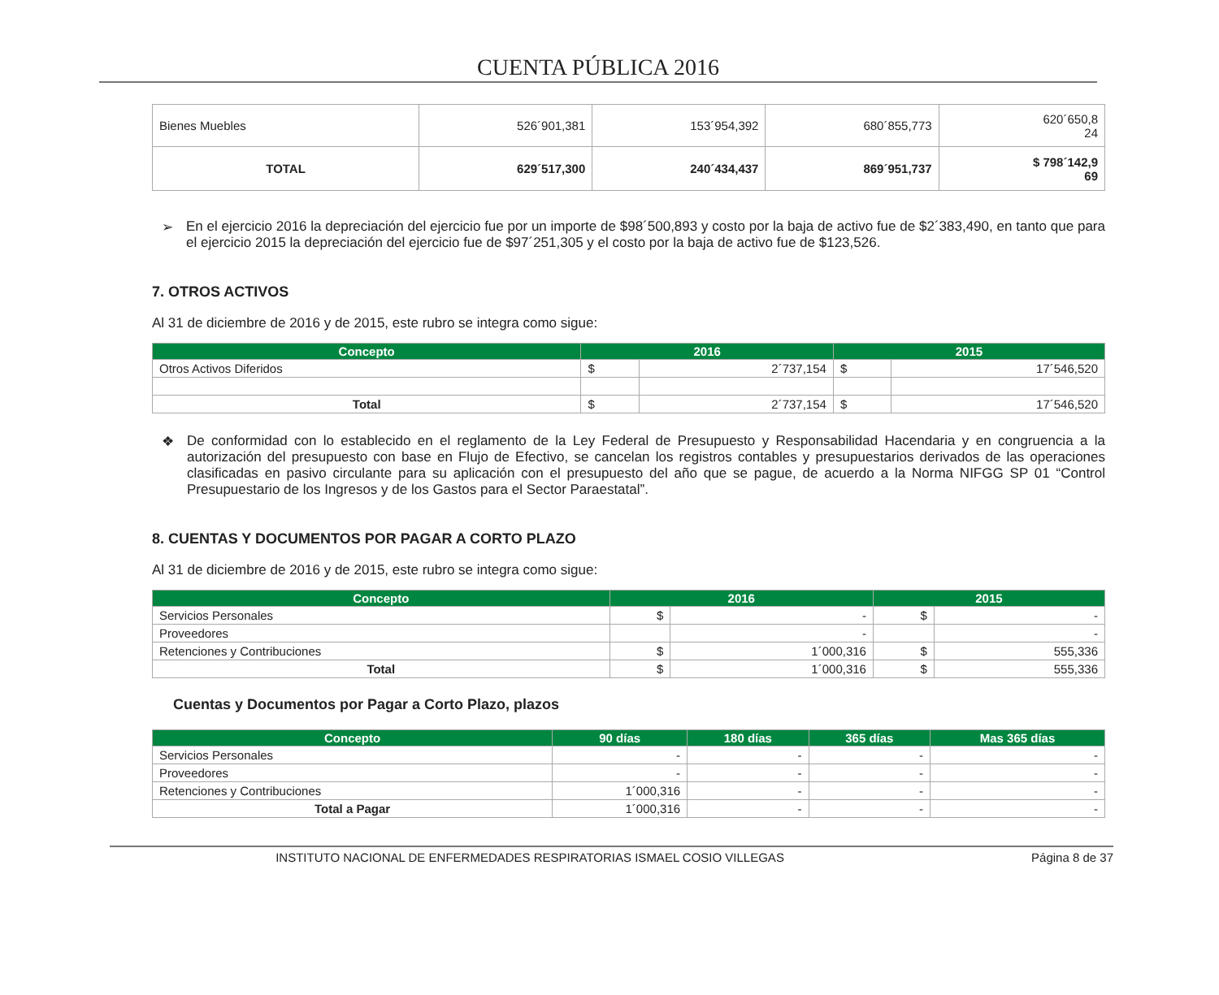CUENTA PÚBLICA 2016
| Bienes Muebles | 526´901,381 | 153´954,392 | 680´855,773 | 620´650,8 24 |
| TOTAL | 629´517,300 | 240´434,437 | 869´951,737 | $ 798´142,9 69 |
➢ En el ejercicio 2016 la depreciación del ejercicio fue por un importe de $98´500,893 y costo por la baja de activo fue de $2´383,490, en tanto que para el ejercicio 2015 la depreciación del ejercicio fue de $97´251,305 y el costo por la baja de activo fue de $123,526.
7. OTROS ACTIVOS
Al 31 de diciembre de 2016 y de 2015, este rubro se integra como sigue:
| Concepto | 2016 | | 2015 | |
| --- | --- | --- | --- | --- |
| Otros Activos Diferidos | $ | 2´737,154 | $ | 17´546,520 |
| Total | $ | 2´737,154 | $ | 17´546,520 |
❖ De conformidad con lo establecido en el reglamento de la Ley Federal de Presupuesto y Responsabilidad Hacendaria y en congruencia a la autorización del presupuesto con base en Flujo de Efectivo, se cancelan los registros contables y presupuestarios derivados de las operaciones clasificadas en pasivo circulante para su aplicación con el presupuesto del año que se pague, de acuerdo a la Norma NIFGG SP 01 “Control Presupuestario de los Ingresos y de los Gastos para el Sector Paraestatal”.
8. CUENTAS Y DOCUMENTOS POR PAGAR A CORTO PLAZO
Al 31 de diciembre de 2016 y de 2015, este rubro se integra como sigue:
| Concepto | 2016 | | 2015 | |
| --- | --- | --- | --- | --- |
| Servicios Personales | $ | - | $ | - |
| Proveedores | | - | | - |
| Retenciones y Contribuciones | $ | 1´000,316 | $ | 555,336 |
| Total | $ | 1´000,316 | $ | 555,336 |
Cuentas y Documentos por Pagar a Corto Plazo, plazos
| Concepto | 90 días | 180 días | 365 días | Mas 365 días |
| --- | --- | --- | --- | --- |
| Servicios Personales | - | - | - | - |
| Proveedores | - | - | - | - |
| Retenciones y Contribuciones | 1´000,316 | - | - | - |
| Total a Pagar | 1´000,316 | - | - | - |
INSTITUTO NACIONAL DE ENFERMEDADES RESPIRATORIAS ISMAEL COSIO VILLEGAS Página 8 de 37